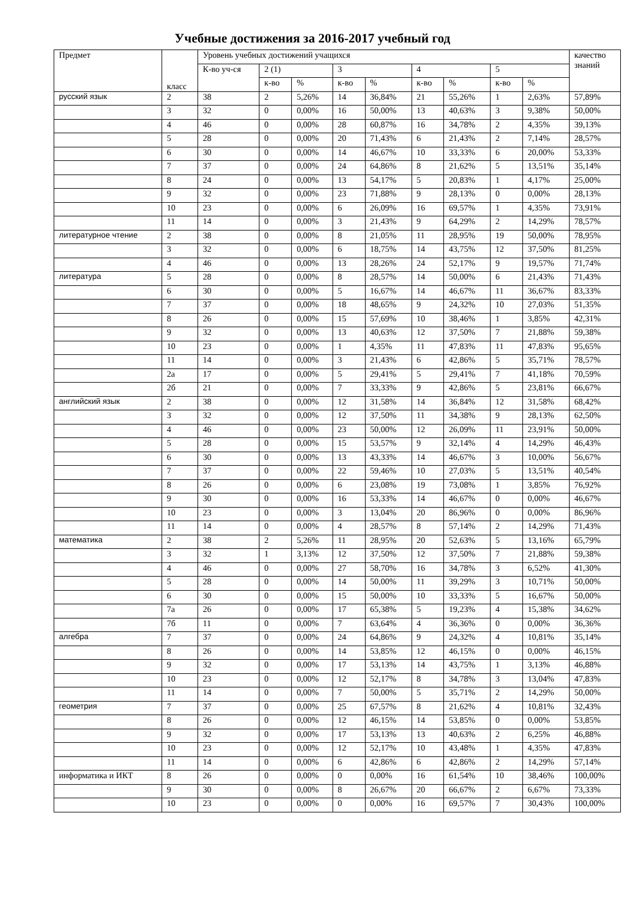Учебные достижения за 2016-2017 учебный год
| Предмет | класс | Уровень учебных достижений учащихся | | | | | | | | | качество знаний |
| --- | --- | --- | --- | --- | --- | --- | --- | --- | --- | --- | --- |
| | | К-во уч-ся | 2 (1) | | 3 | | 4 | | 5 | | |
| | | | к-во | % | к-во | % | к-во | % | к-во | % | |
| русский язык | 2 | 38 | 2 | 5,26% | 14 | 36,84% | 21 | 55,26% | 1 | 2,63% | 57,89% |
| | 3 | 32 | 0 | 0,00% | 16 | 50,00% | 13 | 40,63% | 3 | 9,38% | 50,00% |
| | 4 | 46 | 0 | 0,00% | 28 | 60,87% | 16 | 34,78% | 2 | 4,35% | 39,13% |
| | 5 | 28 | 0 | 0,00% | 20 | 71,43% | 6 | 21,43% | 2 | 7,14% | 28,57% |
| | 6 | 30 | 0 | 0,00% | 14 | 46,67% | 10 | 33,33% | 6 | 20,00% | 53,33% |
| | 7 | 37 | 0 | 0,00% | 24 | 64,86% | 8 | 21,62% | 5 | 13,51% | 35,14% |
| | 8 | 24 | 0 | 0,00% | 13 | 54,17% | 5 | 20,83% | 1 | 4,17% | 25,00% |
| | 9 | 32 | 0 | 0,00% | 23 | 71,88% | 9 | 28,13% | 0 | 0,00% | 28,13% |
| | 10 | 23 | 0 | 0,00% | 6 | 26,09% | 16 | 69,57% | 1 | 4,35% | 73,91% |
| | 11 | 14 | 0 | 0,00% | 3 | 21,43% | 9 | 64,29% | 2 | 14,29% | 78,57% |
| литературное чтение | 2 | 38 | 0 | 0,00% | 8 | 21,05% | 11 | 28,95% | 19 | 50,00% | 78,95% |
| | 3 | 32 | 0 | 0,00% | 6 | 18,75% | 14 | 43,75% | 12 | 37,50% | 81,25% |
| | 4 | 46 | 0 | 0,00% | 13 | 28,26% | 24 | 52,17% | 9 | 19,57% | 71,74% |
| литература | 5 | 28 | 0 | 0,00% | 8 | 28,57% | 14 | 50,00% | 6 | 21,43% | 71,43% |
| | 6 | 30 | 0 | 0,00% | 5 | 16,67% | 14 | 46,67% | 11 | 36,67% | 83,33% |
| | 7 | 37 | 0 | 0,00% | 18 | 48,65% | 9 | 24,32% | 10 | 27,03% | 51,35% |
| | 8 | 26 | 0 | 0,00% | 15 | 57,69% | 10 | 38,46% | 1 | 3,85% | 42,31% |
| | 9 | 32 | 0 | 0,00% | 13 | 40,63% | 12 | 37,50% | 7 | 21,88% | 59,38% |
| | 10 | 23 | 0 | 0,00% | 1 | 4,35% | 11 | 47,83% | 11 | 47,83% | 95,65% |
| | 11 | 14 | 0 | 0,00% | 3 | 21,43% | 6 | 42,86% | 5 | 35,71% | 78,57% |
| | 2а | 17 | 0 | 0,00% | 5 | 29,41% | 5 | 29,41% | 7 | 41,18% | 70,59% |
| | 2б | 21 | 0 | 0,00% | 7 | 33,33% | 9 | 42,86% | 5 | 23,81% | 66,67% |
| английский язык | 2 | 38 | 0 | 0,00% | 12 | 31,58% | 14 | 36,84% | 12 | 31,58% | 68,42% |
| | 3 | 32 | 0 | 0,00% | 12 | 37,50% | 11 | 34,38% | 9 | 28,13% | 62,50% |
| | 4 | 46 | 0 | 0,00% | 23 | 50,00% | 12 | 26,09% | 11 | 23,91% | 50,00% |
| | 5 | 28 | 0 | 0,00% | 15 | 53,57% | 9 | 32,14% | 4 | 14,29% | 46,43% |
| | 6 | 30 | 0 | 0,00% | 13 | 43,33% | 14 | 46,67% | 3 | 10,00% | 56,67% |
| | 7 | 37 | 0 | 0,00% | 22 | 59,46% | 10 | 27,03% | 5 | 13,51% | 40,54% |
| | 8 | 26 | 0 | 0,00% | 6 | 23,08% | 19 | 73,08% | 1 | 3,85% | 76,92% |
| | 9 | 30 | 0 | 0,00% | 16 | 53,33% | 14 | 46,67% | 0 | 0,00% | 46,67% |
| | 10 | 23 | 0 | 0,00% | 3 | 13,04% | 20 | 86,96% | 0 | 0,00% | 86,96% |
| | 11 | 14 | 0 | 0,00% | 4 | 28,57% | 8 | 57,14% | 2 | 14,29% | 71,43% |
| математика | 2 | 38 | 2 | 5,26% | 11 | 28,95% | 20 | 52,63% | 5 | 13,16% | 65,79% |
| | 3 | 32 | 1 | 3,13% | 12 | 37,50% | 12 | 37,50% | 7 | 21,88% | 59,38% |
| | 4 | 46 | 0 | 0,00% | 27 | 58,70% | 16 | 34,78% | 3 | 6,52% | 41,30% |
| | 5 | 28 | 0 | 0,00% | 14 | 50,00% | 11 | 39,29% | 3 | 10,71% | 50,00% |
| | 6 | 30 | 0 | 0,00% | 15 | 50,00% | 10 | 33,33% | 5 | 16,67% | 50,00% |
| | 7а | 26 | 0 | 0,00% | 17 | 65,38% | 5 | 19,23% | 4 | 15,38% | 34,62% |
| | 7б | 11 | 0 | 0,00% | 7 | 63,64% | 4 | 36,36% | 0 | 0,00% | 36,36% |
| алгебра | 7 | 37 | 0 | 0,00% | 24 | 64,86% | 9 | 24,32% | 4 | 10,81% | 35,14% |
| | 8 | 26 | 0 | 0,00% | 14 | 53,85% | 12 | 46,15% | 0 | 0,00% | 46,15% |
| | 9 | 32 | 0 | 0,00% | 17 | 53,13% | 14 | 43,75% | 1 | 3,13% | 46,88% |
| | 10 | 23 | 0 | 0,00% | 12 | 52,17% | 8 | 34,78% | 3 | 13,04% | 47,83% |
| | 11 | 14 | 0 | 0,00% | 7 | 50,00% | 5 | 35,71% | 2 | 14,29% | 50,00% |
| геометрия | 7 | 37 | 0 | 0,00% | 25 | 67,57% | 8 | 21,62% | 4 | 10,81% | 32,43% |
| | 8 | 26 | 0 | 0,00% | 12 | 46,15% | 14 | 53,85% | 0 | 0,00% | 53,85% |
| | 9 | 32 | 0 | 0,00% | 17 | 53,13% | 13 | 40,63% | 2 | 6,25% | 46,88% |
| | 10 | 23 | 0 | 0,00% | 12 | 52,17% | 10 | 43,48% | 1 | 4,35% | 47,83% |
| | 11 | 14 | 0 | 0,00% | 6 | 42,86% | 6 | 42,86% | 2 | 14,29% | 57,14% |
| информатика и ИКТ | 8 | 26 | 0 | 0,00% | 0 | 0,00% | 16 | 61,54% | 10 | 38,46% | 100,00% |
| | 9 | 30 | 0 | 0,00% | 8 | 26,67% | 20 | 66,67% | 2 | 6,67% | 73,33% |
| | 10 | 23 | 0 | 0,00% | 0 | 0,00% | 16 | 69,57% | 7 | 30,43% | 100,00% |